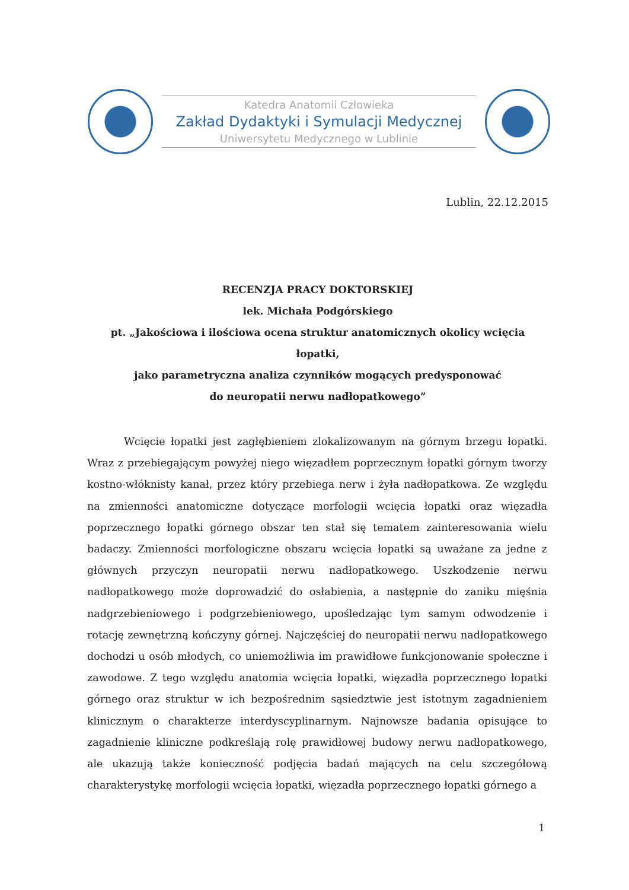Katedra Anatomii Człowieka
Zakład Dydaktyki i Symulacji Medycznej
Uniwersytetu Medycznego w Lublinie
Lublin, 22.12.2015
RECENZJA PRACY DOKTORSKIEJ
lek. Michała Podgórskiego
pt. „Jakościowa i ilościowa ocena struktur anatomicznych okolicy wcięcia łopatki,
jako parametryczna analiza czynników mogących predysponować
do neuropatii nerwu nadłopatkowego”
Wcięcie łopatki jest zagłębieniem zlokalizowanym na górnym brzegu łopatki. Wraz z przebiegającym powyżej niego więzadłem poprzecznym łopatki górnym tworzy kostno-włóknisty kanał, przez który przebiega nerw i żyła nadłopatkowa. Ze względu na zmienności anatomiczne dotyczące morfologii wcięcia łopatki oraz więzadła poprzecznego łopatki górnego obszar ten stał się tematem zainteresowania wielu badaczy. Zmienności morfologiczne obszaru wcięcia łopatki są uważane za jedne z głównych przyczyn neuropatii nerwu nadłopatkowego. Uszkodzenie nerwu nadłopatkowego może doprowadzić do osłabienia, a następnie do zaniku mięśnia nadgrzebieniowego i podgrzebieniowego, upośledzając tym samym odwodzenie i rotację zewnętrzną kończyny górnej. Najczęściej do neuropatii nerwu nadłopatkowego dochodzi u osób młodych, co uniemożliwia im prawidłowe funkcjonowanie społeczne i zawodowe. Z tego względu anatomia wcięcia łopatki, więzadła poprzecznego łopatki górnego oraz struktur w ich bezpośrednim sąsiedztwie jest istotnym zagadnieniem klinicznym o charakterze interdyscyplinarnym. Najnowsze badania opisujące to zagadnienie kliniczne podkreślają rolę prawidłowej budowy nerwu nadłopatkowego, ale ukazują także konieczność podjęcia badań mających na celu szczegółową charakterystykę morfologii wcięcia łopatki, więzadła poprzecznego łopatki górnego a
1